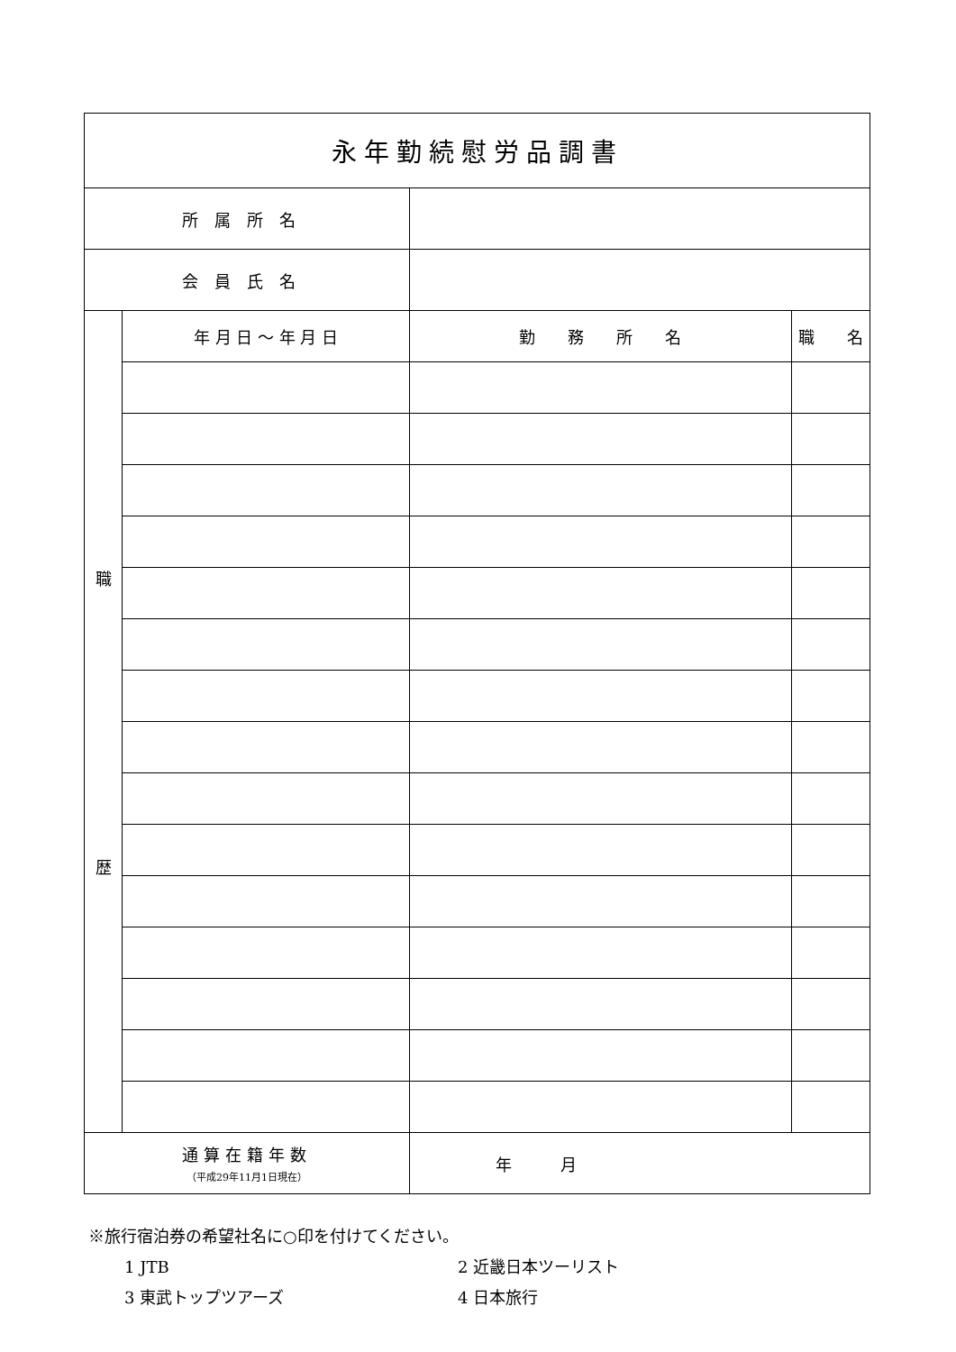| 永年勤続慰労品調書 | | | |
| 所属所名 | | | |
| 会員氏名 | | | |
| 職 歴 | 年 月 日 ～ 年 月 日 | 勤 務 所 名 | 職 名 |
| 通算在籍年数 （平成29年11月1日現在） | | 年 月 | |
※旅行宿泊券の希望社名に○印を付けてください。
1 JTB
2 近畿日本ツーリスト
3 東武トップツアーズ
4 日本旅行